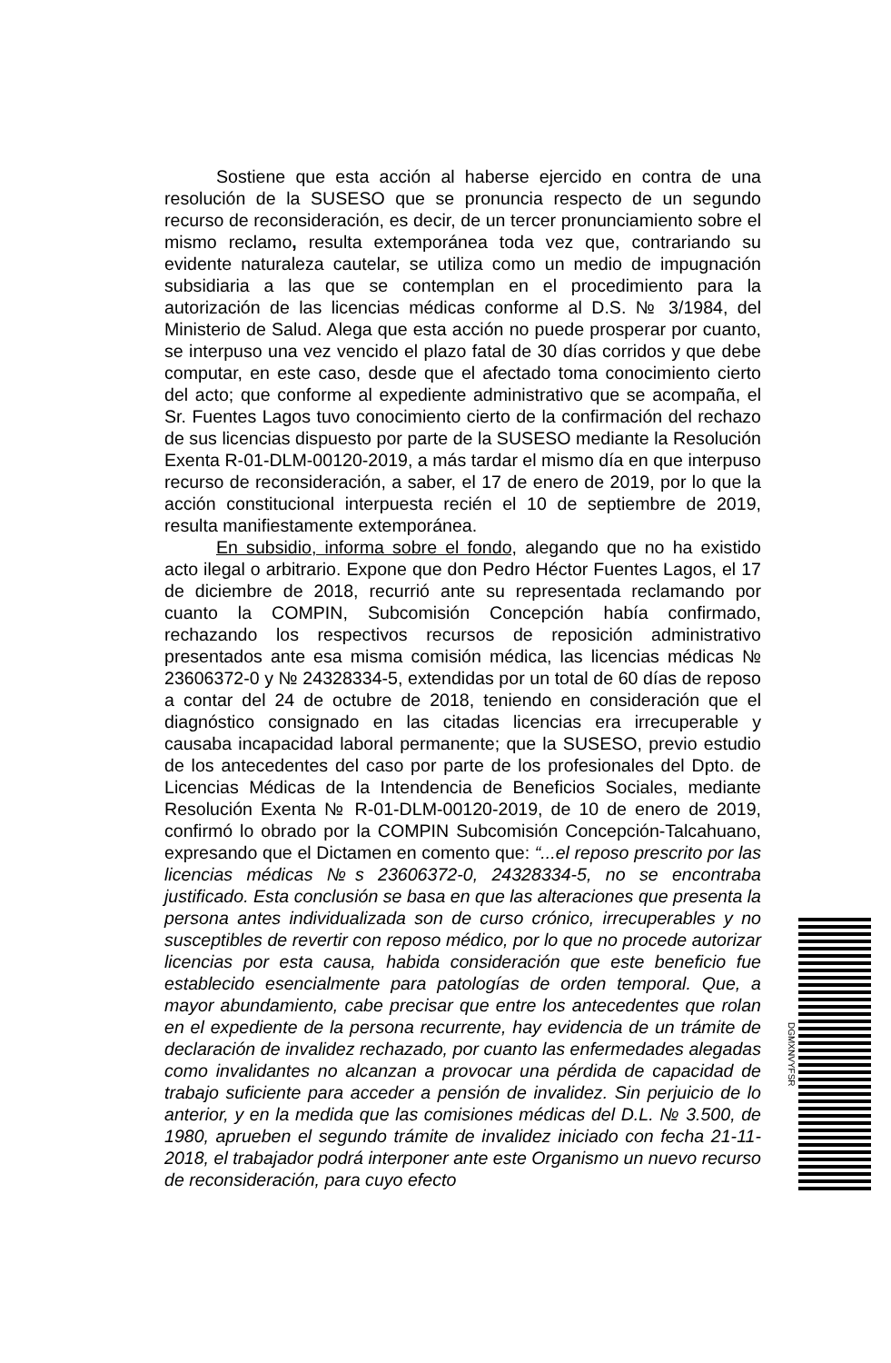Sostiene que esta acción al haberse ejercido en contra de una resolución de la SUSESO que se pronuncia respecto de un segundo recurso de reconsideración, es decir, de un tercer pronunciamiento sobre el mismo reclamo, resulta extemporánea toda vez que, contrariando su evidente naturaleza cautelar, se utiliza como un medio de impugnación subsidiaria a las que se contemplan en el procedimiento para la autorización de las licencias médicas conforme al D.S. № 3/1984, del Ministerio de Salud. Alega que esta acción no puede prosperar por cuanto, se interpuso una vez vencido el plazo fatal de 30 días corridos y que debe computar, en este caso, desde que el afectado toma conocimiento cierto del acto; que conforme al expediente administrativo que se acompaña, el Sr. Fuentes Lagos tuvo conocimiento cierto de la confirmación del rechazo de sus licencias dispuesto por parte de la SUSESO mediante la Resolución Exenta R-01-DLM-00120-2019, a más tardar el mismo día en que interpuso recurso de reconsideración, a saber, el 17 de enero de 2019, por lo que la acción constitucional interpuesta recién el 10 de septiembre de 2019, resulta manifiestamente extemporánea.
En subsidio, informa sobre el fondo, alegando que no ha existido acto ilegal o arbitrario. Expone que don Pedro Héctor Fuentes Lagos, el 17 de diciembre de 2018, recurrió ante su representada reclamando por cuanto la COMPIN, Subcomisión Concepción había confirmado, rechazando los respectivos recursos de reposición administrativo presentados ante esa misma comisión médica, las licencias médicas № 23606372-0 y № 24328334-5, extendidas por un total de 60 días de reposo a contar del 24 de octubre de 2018, teniendo en consideración que el diagnóstico consignado en las citadas licencias era irrecuperable y causaba incapacidad laboral permanente; que la SUSESO, previo estudio de los antecedentes del caso por parte de los profesionales del Dpto. de Licencias Médicas de la Intendencia de Beneficios Sociales, mediante Resolución Exenta № R-01-DLM-00120-2019, de 10 de enero de 2019, confirmó lo obrado por la COMPIN Subcomisión Concepción-Talcahuano, expresando que el Dictamen en comento que: “...el reposo prescrito por las licencias médicas №s 23606372-0, 24328334-5, no se encontraba justificado. Esta conclusión se basa en que las alteraciones que presenta la persona antes individualizada son de curso crónico, irrecuperables y no susceptibles de revertir con reposo médico, por lo que no procede autorizar licencias por esta causa, habida consideración que este beneficio fue establecido esencialmente para patologías de orden temporal. Que, a mayor abundamiento, cabe precisar que entre los antecedentes que rolan en el expediente de la persona recurrente, hay evidencia de un trámite de declaración de invalidez rechazado, por cuanto las enfermedades alegadas como invalidantes no alcanzan a provocar una pérdida de capacidad de trabajo suficiente para acceder a pensión de invalidez. Sin perjuicio de lo anterior, y en la medida que las comisiones médicas del D.L. № 3.500, de 1980, aprueben el segundo trámite de invalidez iniciado con fecha 21-11-2018, el trabajador podrá interponer ante este Organismo un nuevo recurso de reconsideración, para cuyo efecto
DGMXNVYFSR